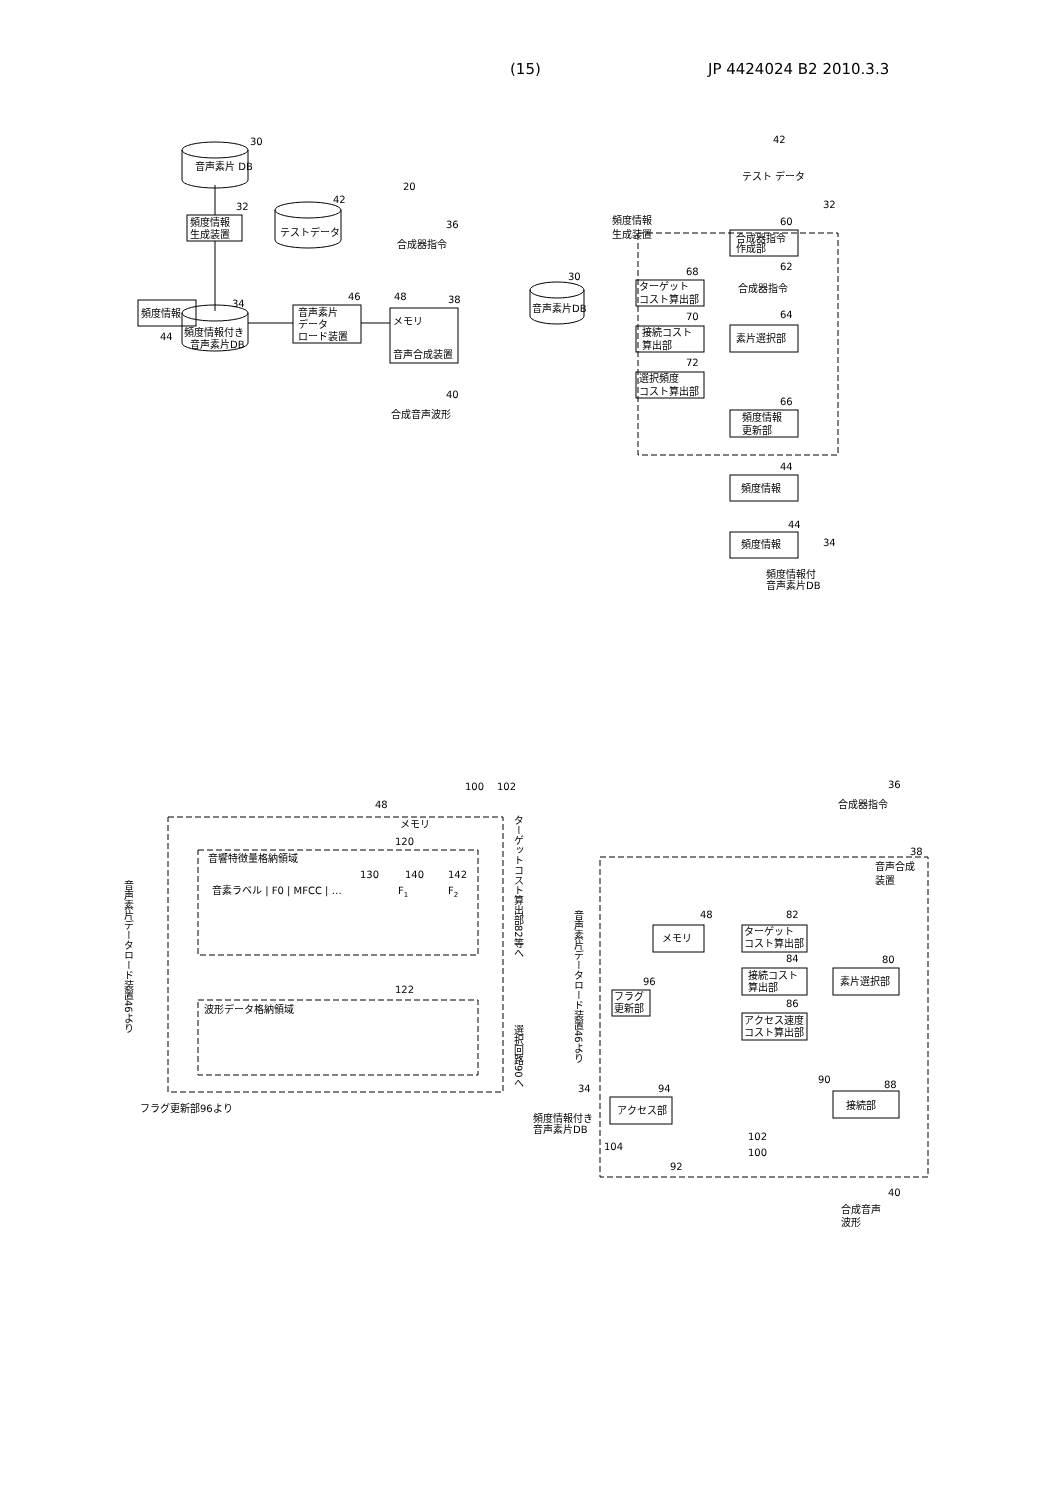(15) JP 4424024 B2 2010.3.3
音声素片 DB
30
頻度情報
生成装置
32
テストデータ
42
20
合成器指令
36
頻度情報
44
34
頻度情報付き
音声素片DB
音声素片
データ
ロード装置
46
メモリ
音声合成装置
48
38
合成音声波形
40
テスト データ
42
頻度情報
生成装置
32
合成器指令
作成部
60
音声素片DB
30
ターゲット
コスト算出部
68
接続コスト
算出部
70
選択頻度
コスト算出部
72
合成器指令
62
素片選択部
64
頻度情報
更新部
66
頻度情報
44
頻度情報
44
34
頻度情報付
音声素片DB
100
102
48
メモリ
120
音響特徴量格納領域
130
140
142
音素ラベル | F0 | MFCC | …
F1
F2
122
波形データ格納領域
フラグ更新部96より
音声素片データロード装置46より
ターゲットコスト算出部82等へ
選択回路90へ
合成器指令
36
音声合成
装置
38
音声素片データロード装置46より
メモリ
48
ターゲット
コスト算出部
82
接続コスト
算出部
84
アクセス速度
コスト算出部
86
素片選択部
80
フラグ
更新部
96
アクセス部
94
頻度情報付き
音声素片DB
34
90
接続部
88
102
100
104
92
合成音声
波形
40